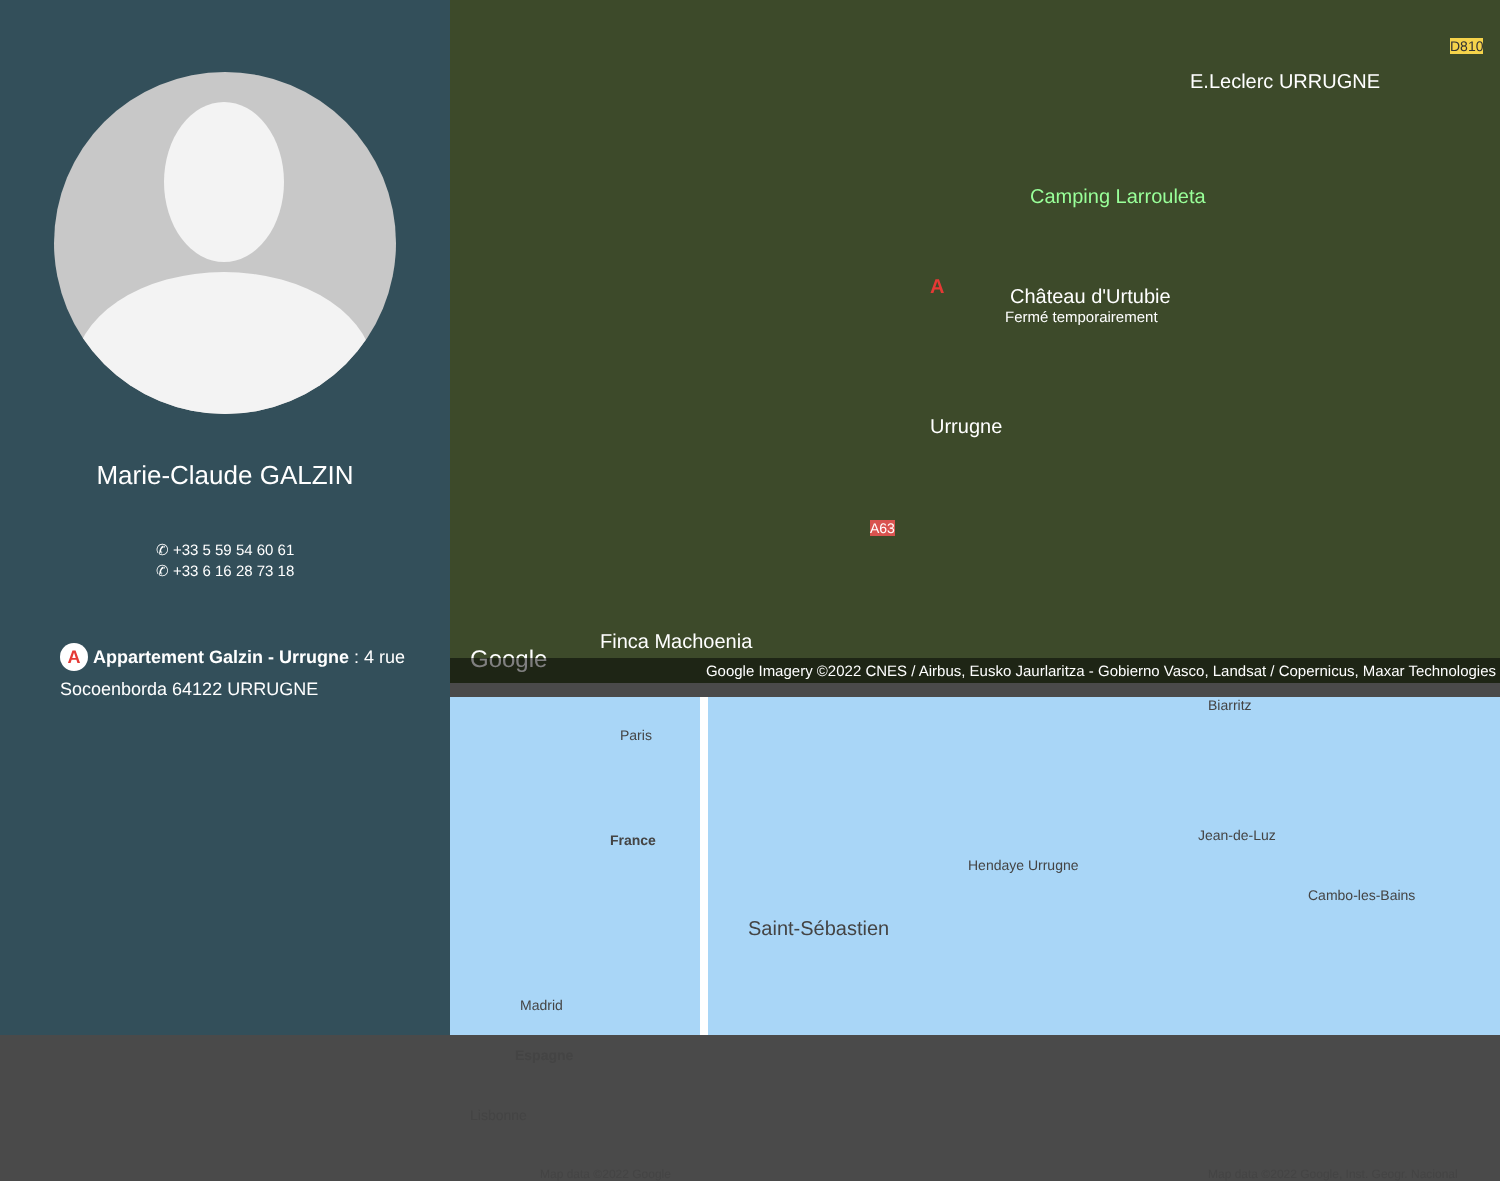Marie-Claude GALZIN
✆ +33 5 59 54 60 61
✆ +33 6 16 28 73 18
A Appartement Galzin - Urrugne : 4 rue Socoenborda 64122 URRUGNE
E.Leclerc URRUGNE
D810
Camping Larrouleta
Château d'Urtubie
Fermé temporairement
A
Urrugne
A63
Finca Machoenia
Google
Google Imagery ©2022 CNES / Airbus, Eusko Jaurlaritza - Gobierno Vasco, Landsat / Copernicus, Maxar Technologies
Paris
France
Madrid
Espagne
Lisbonne
Map data ©2022 Google
Biarritz
Jean-de-Luz
Hendaye Urrugne
Saint-Sébastien
Cambo-les-Bains
Map data ©2022 Google, Inst. Geogr. Nacional